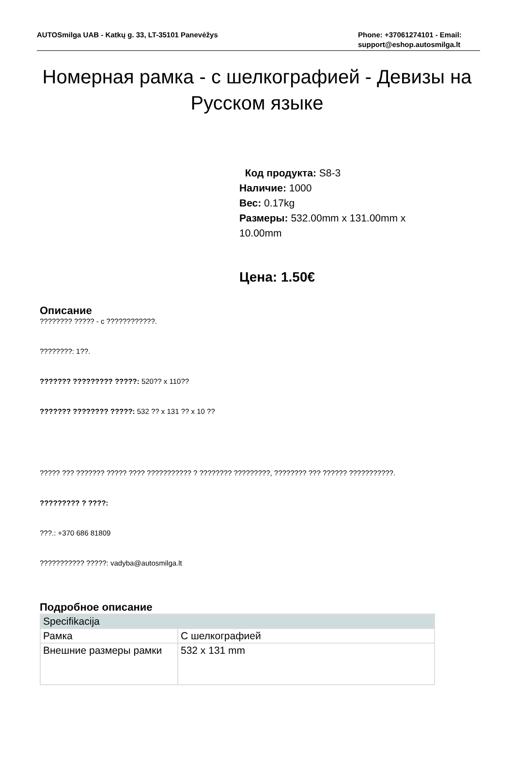AUTOSmilga UAB - Katkų g. 33, LT-35101 Panevėžys
Phone: +37061274101 - Email: support@eshop.autosmilga.lt
Номерная рамка - с шелкографией - Девизы на Русском языке
Код продукта: S8-3
Наличие: 1000
Вес: 0.17kg
Размеры: 532.00mm x 131.00mm x 10.00mm
Цена: 1.50€
Описание
???????? ????? - с ????????????.
????????: 1??.
??????? ????????? ?????: 520?? x 110??
??????? ???????? ?????: 532 ?? x 131 ?? x 10 ??
????? ??? ??????? ????? ???? ??????????? ? ???????? ?????????, ???????? ??? ?????? ???????????.
????????? ? ????:
???.: +370 686 81809
??????????? ?????: vadyba@autosmilga.lt
Подробное описание
| Specifikacija | |
| Рамка | С шелкографией |
| Внешние размеры рамки | 532 x 131 mm |